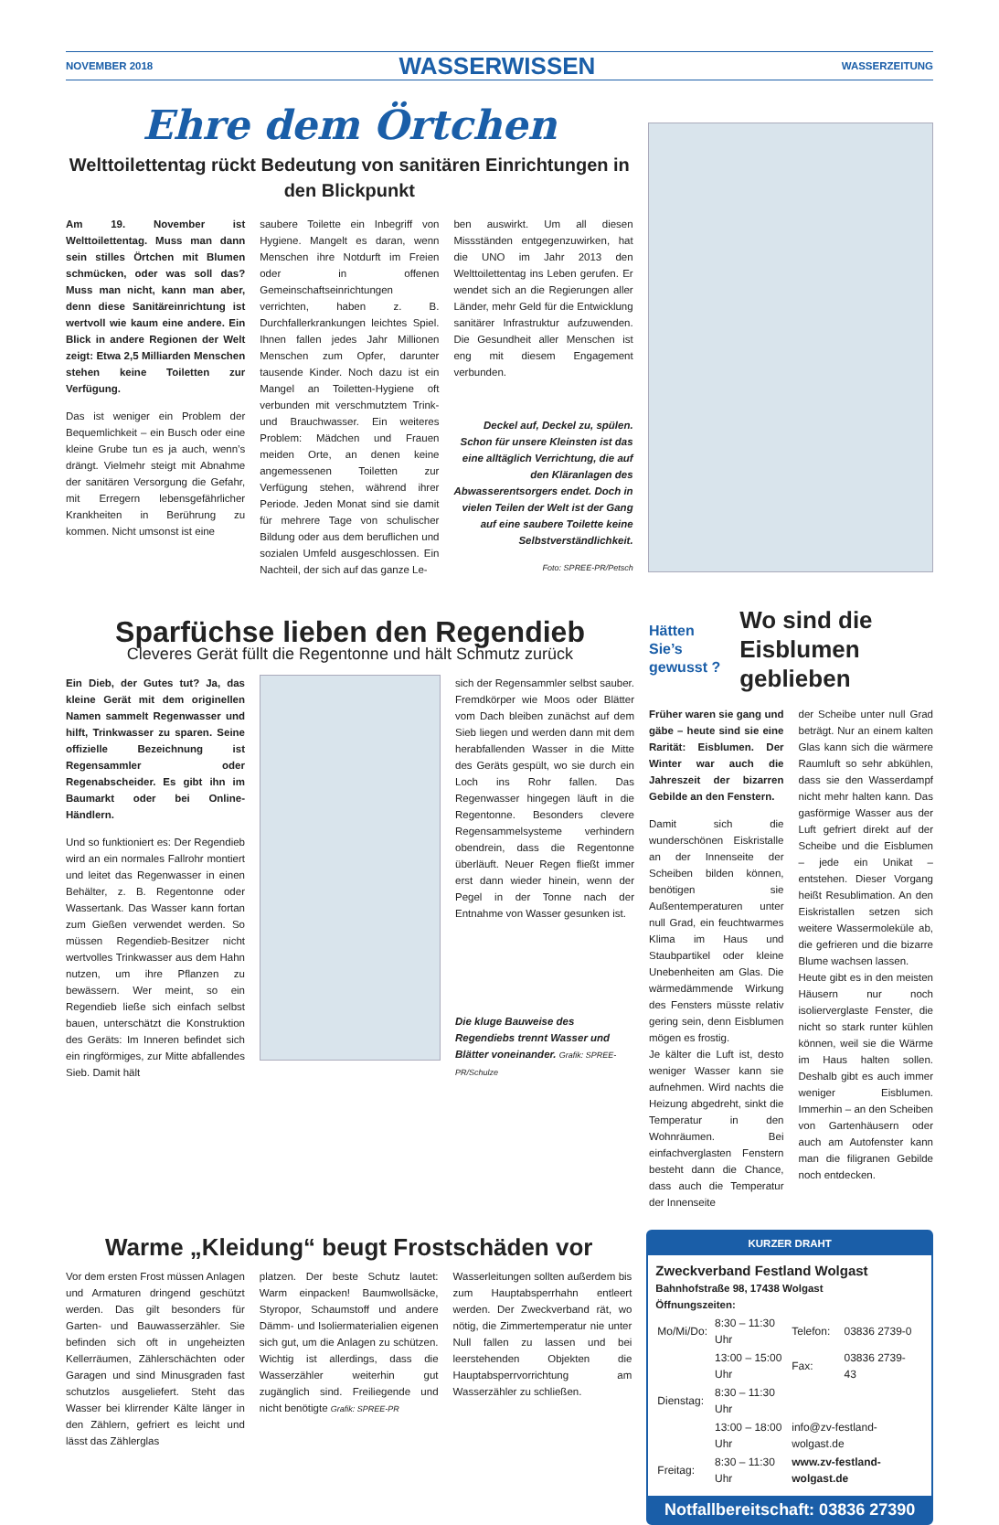NOVEMBER 2018 WASSERWISSEN WASSERZEITUNG
Ehre dem Örtchen
Welttoilettentag rückt Bedeutung von sanitären Einrichtungen in den Blickpunkt
Am 19. November ist Welttoilettentag. Muss man dann sein stilles Örtchen mit Blumen schmücken, oder was soll das? Muss man nicht, kann man aber, denn diese Sanitäreinrichtung ist wertvoll wie kaum eine andere. Ein Blick in andere Regionen der Welt zeigt: Etwa 2,5 Milliarden Menschen stehen keine Toiletten zur Verfügung.
Das ist weniger ein Problem der Bequemlichkeit – ein Busch oder eine kleine Grube tun es ja auch, wenn’s drängt. Vielmehr steigt mit Abnahme der sanitären Versorgung die Gefahr, mit Erregern lebensgefährlicher Krankheiten in Berührung zu kommen. Nicht umsonst ist eine
saubere Toilette ein Inbegriff von Hygiene. Mangelt es daran, wenn Menschen ihre Notdurft im Freien oder in offenen Gemeinschaftseinrichtungen verrichten, haben z. B. Durchfallerkrankungen leichtes Spiel. Ihnen fallen jedes Jahr Millionen Menschen zum Opfer, darunter tausende Kinder. Noch dazu ist ein Mangel an Toiletten-Hygiene oft verbunden mit verschmutztem Trink- und Brauchwasser. Ein weiteres Problem: Mädchen und Frauen meiden Orte, an denen keine angemessenen Toiletten zur Verfügung stehen, während ihrer Periode. Jeden Monat sind sie damit für mehrere Tage von schulischer Bildung oder aus dem beruflichen und sozialen Umfeld ausgeschlossen. Ein Nachteil, der sich auf das ganze Le-
ben auswirkt. Um all diesen Missständen entgegenzuwirken, hat die UNO im Jahr 2013 den Welttoilettentag ins Leben gerufen. Er wendet sich an die Regierungen aller Länder, mehr Geld für die Entwicklung sanitärer Infrastruktur aufzuwenden. Die Gesundheit aller Menschen ist eng mit diesem Engagement verbunden.
Deckel auf, Deckel zu, spülen. Schon für unsere Kleinsten ist das eine alltäglich Verrichtung, die auf den Kläranlagen des Abwasserentsorgers endet. Doch in vielen Teilen der Welt ist der Gang auf eine saubere Toilette keine Selbstverständlichkeit.
Foto: SPREE-PR/Petsch
Sparfüchse lieben den Regendieb
Cleveres Gerät füllt die Regentonne und hält Schmutz zurück
Ein Dieb, der Gutes tut? Ja, das kleine Gerät mit dem originellen Namen sammelt Regenwasser und hilft, Trinkwasser zu sparen. Seine offizielle Bezeichnung ist Regensammler oder Regenabscheider. Es gibt ihn im Baumarkt oder bei Online-Händlern.
Und so funktioniert es: Der Regendieb wird an ein normales Fallrohr montiert und leitet das Regenwasser in einen Behälter, z. B. Regentonne oder Wassertank. Das Wasser kann fortan zum Gießen verwendet werden. So müssen Regendieb-Besitzer nicht wertvolles Trinkwasser aus dem Hahn nutzen, um ihre Pflanzen zu bewässern. Wer meint, so ein Regendieb ließe sich einfach selbst bauen, unterschätzt die Konstruktion des Geräts: Im Inneren befindet sich ein ringförmiges, zur Mitte abfallendes Sieb. Damit hält
sich der Regensammler selbst sauber. Fremdkörper wie Moos oder Blätter vom Dach bleiben zunächst auf dem Sieb liegen und werden dann mit dem herabfallenden Wasser in die Mitte des Geräts gespült, wo sie durch ein Loch ins Rohr fallen. Das Regenwasser hingegen läuft in die Regentonne. Besonders clevere Regensammelsysteme verhindern obendrein, dass die Regentonne überläuft. Neuer Regen fließt immer erst dann wieder hinein, wenn der Pegel in der Tonne nach der Entnahme von Wasser gesunken ist.
Die kluge Bauweise des Regendiebs trennt Wasser und Blätter voneinander. Grafik: SPREE-PR/Schulze
Hätten Sie’s gewusst ?
Wo sind die Eisblumen geblieben
Früher waren sie gang und gäbe – heute sind sie eine Rarität: Eisblumen. Der Winter war auch die Jahreszeit der bizarren Gebilde an den Fenstern.
Damit sich die wunderschönen Eiskristalle an der Innenseite der Scheiben bilden können, benötigen sie Außentemperaturen unter null Grad, ein feuchtwarmes Klima im Haus und Staubpartikel oder kleine Unebenheiten am Glas. Die wärmedämmende Wirkung des Fensters müsste relativ gering sein, denn Eisblumen mögen es frostig.
Je kälter die Luft ist, desto weniger Wasser kann sie aufnehmen. Wird nachts die Heizung abgedreht, sinkt die Temperatur in den Wohnräumen. Bei einfachverglasten Fenstern besteht dann die Chance, dass auch die Temperatur der Innenseite
der Scheibe unter null Grad beträgt. Nur an einem kalten Glas kann sich die wärmere Raumluft so sehr abkühlen, dass sie den Wasserdampf nicht mehr halten kann. Das gasförmige Wasser aus der Luft gefriert direkt auf der Scheibe und die Eisblumen – jede ein Unikat – entstehen. Dieser Vorgang heißt Resublimation. An den Eiskristallen setzen sich weitere Wassermoleküle ab, die gefrieren und die bizarre Blume wachsen lassen.
Heute gibt es in den meisten Häusern nur noch isolierverglaste Fenster, die nicht so stark runter kühlen können, weil sie die Wärme im Haus halten sollen. Deshalb gibt es auch immer weniger Eisblumen. Immerhin – an den Scheiben von Gartenhäusern oder auch am Autofenster kann man die filigranen Gebilde noch entdecken.
Warme „Kleidung“ beugt Frostschäden vor
Vor dem ersten Frost müssen Anlagen und Armaturen dringend geschützt werden. Das gilt besonders für Garten- und Bauwasserzähler. Sie befinden sich oft in ungeheizten Kellerräumen, Zählerschächten oder Garagen und sind Minusgraden fast schutzlos ausgeliefert. Steht das Wasser bei klirrender Kälte länger in den Zählern, gefriert es leicht und lässt das Zählerglas
platzen. Der beste Schutz lautet: Warm einpacken! Baumwollsäcke, Styropor, Schaumstoff und andere Dämm- und Isoliermaterialien eigenen sich gut, um die Anlagen zu schützen. Wichtig ist allerdings, dass die Wasserzähler weiterhin gut zugänglich sind. Freiliegende und nicht benötigte Grafik: SPREE-PR
Wasserleitungen sollten außerdem bis zum Hauptabsperrhahn entleert werden. Der Zweckverband rät, wo nötig, die Zimmertemperatur nie unter Null fallen zu lassen und bei leerstehenden Objekten die Hauptabsperrvorrichtung am Wasserzähler zu schließen.
KURZER DRAHT
Zweckverband Festland Wolgast
Bahnhofstraße 98, 17438 Wolgast
Öffnungszeiten:
| Mo/Mi/Do: | 8:30 – 11:30 Uhr | Telefon: | 03836 2739-0 |
| | 13:00 – 15:00 Uhr | Fax: | 03836 2739-43 |
| Dienstag: | 8:30 – 11:30 Uhr | | |
| | 13:00 – 18:00 Uhr | info@zv-festland-wolgast.de | |
| Freitag: | 8:30 – 11:30 Uhr | www.zv-festland-wolgast.de | |
Notfallbereitschaft: 03836 27390